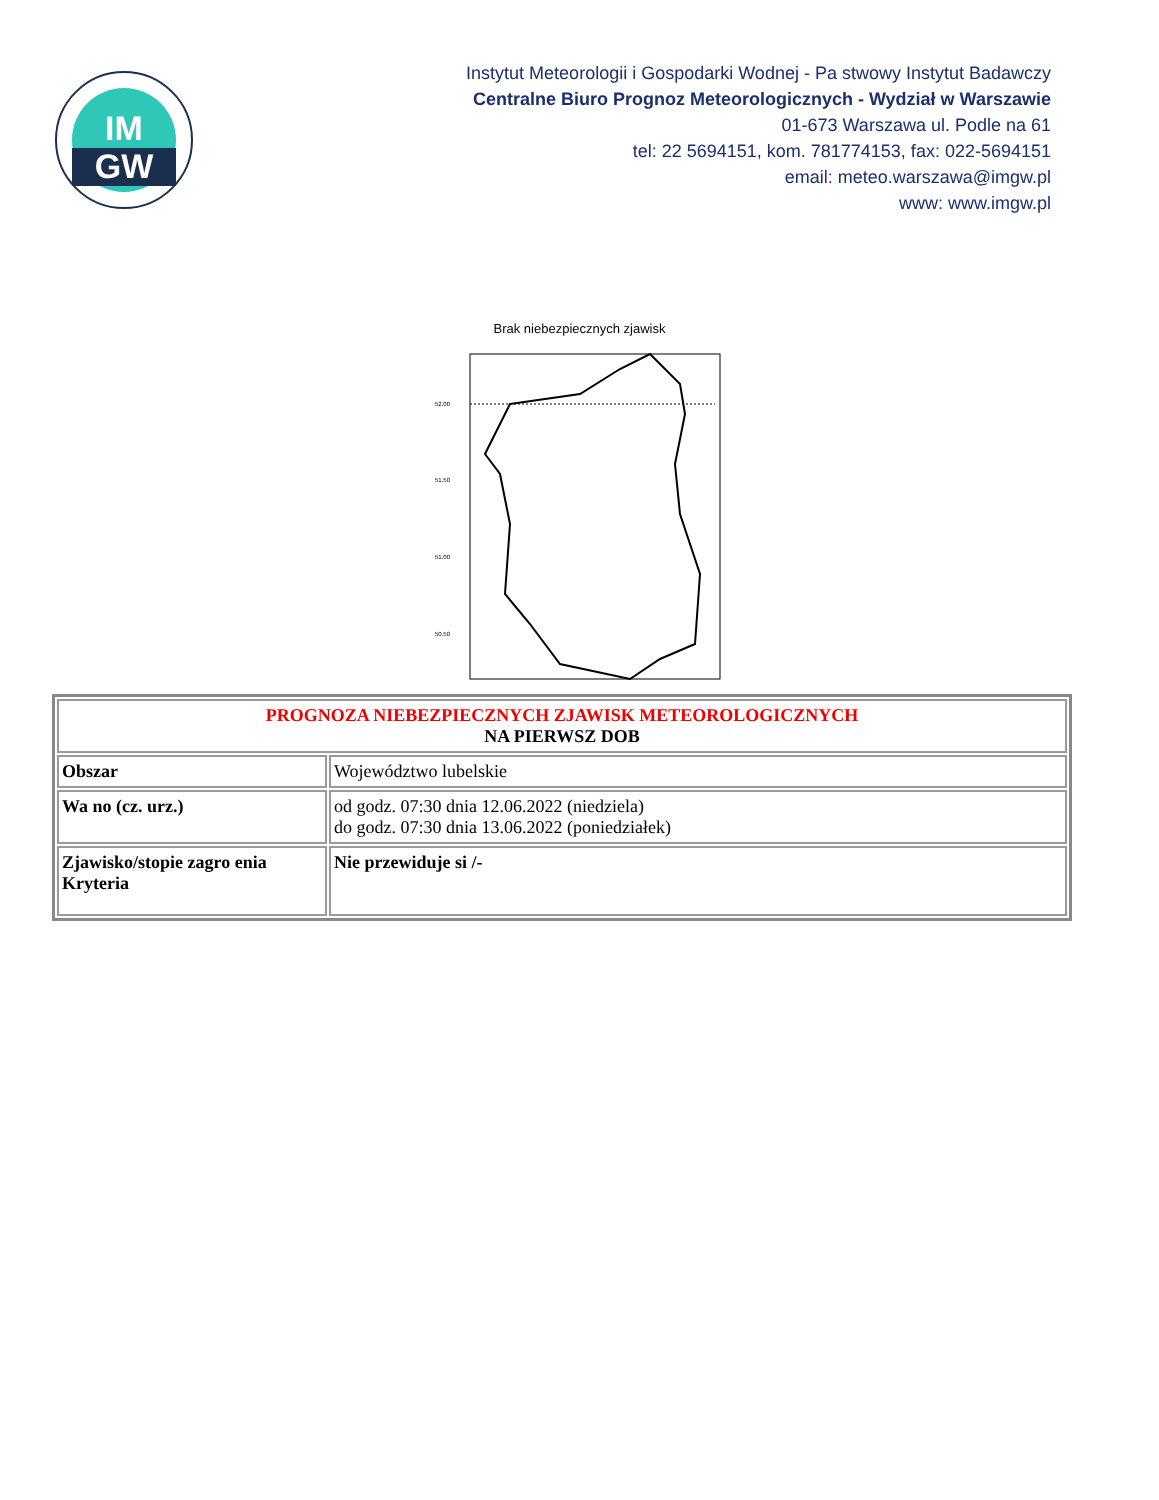IM
GW
Instytut Meteorologii i Gospodarki Wodnej - Pa stwowy Instytut Badawczy
Centralne Biuro Prognoz Meteorologicznych - Wydział w Warszawie
01-673 Warszawa ul. Podle na 61
tel: 22 5694151, kom. 781774153, fax: 022-5694151
email: meteo.warszawa@imgw.pl
www: www.imgw.pl
Brak niebezpiecznych zjawisk
52.00
51.50
51.00
50.50
| PROGNOZA NIEBEZPIECZNYCH ZJAWISK METEOROLOGICZNYCH NA PIERWSZ DOB | |
| Obszar | Województwo lubelskie |
| Wa no (cz. urz.) | od godz. 07:30 dnia 12.06.2022 (niedziela) do godz. 07:30 dnia 13.06.2022 (poniedziałek) |
| Zjawisko/stopie zagro enia Kryteria | Nie przewiduje si /- |